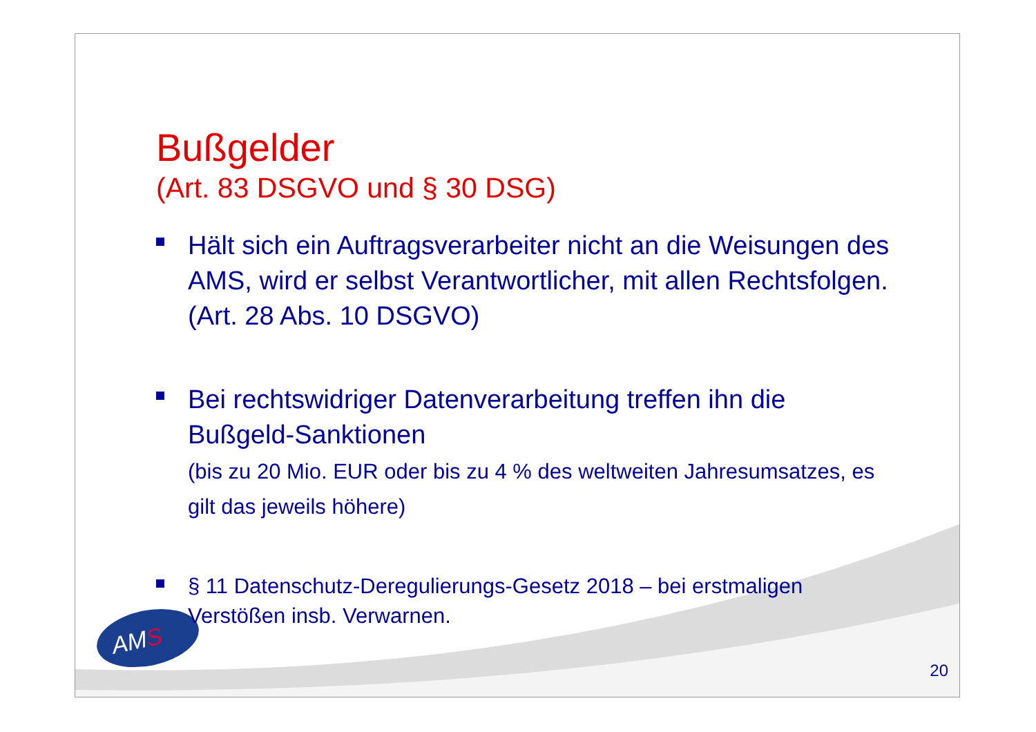AMS
Bußgelder
(Art. 83 DSGVO und § 30 DSG)
Hält sich ein Auftragsverarbeiter nicht an die Weisungen des AMS, wird er selbst Verantwortlicher, mit allen Rechtsfolgen. (Art. 28 Abs. 10 DSGVO)
Bei rechtswidriger Datenverarbeitung treffen ihn die Bußgeld-Sanktionen
(bis zu 20 Mio. EUR oder bis zu 4 % des weltweiten Jahresumsatzes, es gilt das jeweils höhere)
§ 11 Datenschutz-Deregulierungs-Gesetz 2018 – bei erstmaligen Verstößen insb. Verwarnen.
20